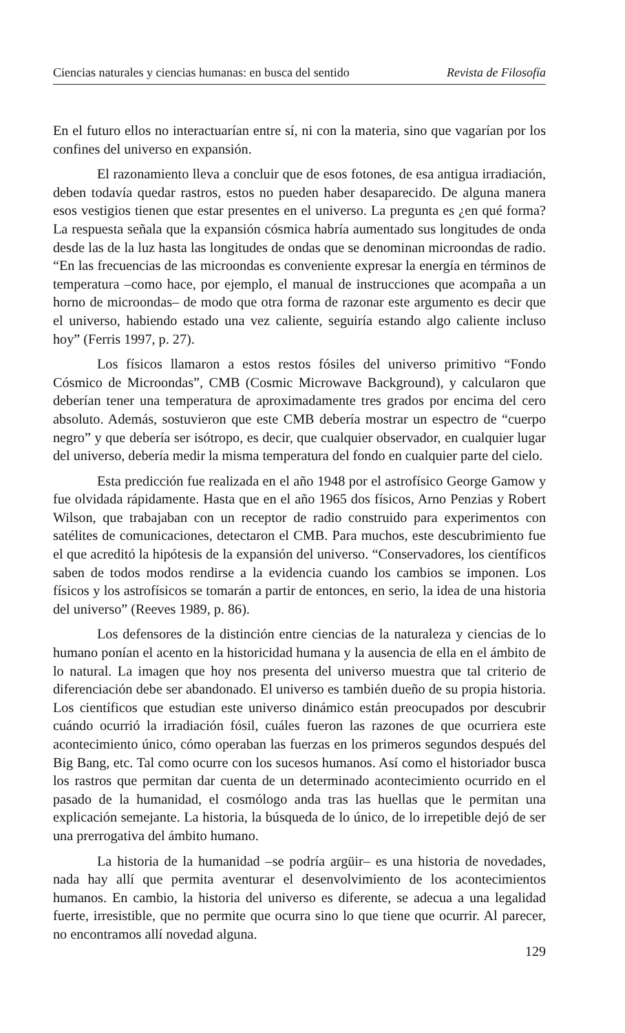Ciencias naturales y ciencias humanas: en busca del sentido Revista de Filosofía
En el futuro ellos no interactuarían entre sí, ni con la materia, sino que vagarían por los confines del universo en expansión.
El razonamiento lleva a concluir que de esos fotones, de esa antigua irradiación, deben todavía quedar rastros, estos no pueden haber desaparecido. De alguna manera esos vestigios tienen que estar presentes en el universo. La pregunta es ¿en qué forma? La respuesta señala que la expansión cósmica habría aumentado sus longitudes de onda desde las de la luz hasta las longitudes de ondas que se denominan microondas de radio. “En las frecuencias de las microondas es conveniente expresar la energía en términos de temperatura –como hace, por ejemplo, el manual de instrucciones que acompaña a un horno de microondas– de modo que otra forma de razonar este argumento es decir que el universo, habiendo estado una vez caliente, seguiría estando algo caliente incluso hoy” (Ferris 1997, p. 27).
Los físicos llamaron a estos restos fósiles del universo primitivo “Fondo Cósmico de Microondas”, CMB (Cosmic Microwave Background), y calcularon que deberían tener una temperatura de aproximadamente tres grados por encima del cero absoluto. Además, sostuvieron que este CMB debería mostrar un espectro de “cuerpo negro” y que debería ser isótropo, es decir, que cualquier observador, en cualquier lugar del universo, debería medir la misma temperatura del fondo en cualquier parte del cielo.
Esta predicción fue realizada en el año 1948 por el astrofísico George Gamow y fue olvidada rápidamente. Hasta que en el año 1965 dos físicos, Arno Penzias y Robert Wilson, que trabajaban con un receptor de radio construido para experimentos con satélites de comunicaciones, detectaron el CMB. Para muchos, este descubrimiento fue el que acreditó la hipótesis de la expansión del universo. “Conservadores, los científicos saben de todos modos rendirse a la evidencia cuando los cambios se imponen. Los físicos y los astrofísicos se tomarán a partir de entonces, en serio, la idea de una historia del universo” (Reeves 1989, p. 86).
Los defensores de la distinción entre ciencias de la naturaleza y ciencias de lo humano ponían el acento en la historicidad humana y la ausencia de ella en el ámbito de lo natural. La imagen que hoy nos presenta del universo muestra que tal criterio de diferenciación debe ser abandonado. El universo es también dueño de su propia historia. Los científicos que estudian este universo dinámico están preocupados por descubrir cuándo ocurrió la irradiación fósil, cuáles fueron las razones de que ocurriera este acontecimiento único, cómo operaban las fuerzas en los primeros segundos después del Big Bang, etc. Tal como ocurre con los sucesos humanos. Así como el historiador busca los rastros que permitan dar cuenta de un determinado acontecimiento ocurrido en el pasado de la humanidad, el cosmólogo anda tras las huellas que le permitan una explicación semejante. La historia, la búsqueda de lo único, de lo irrepetible dejó de ser una prerrogativa del ámbito humano.
La historia de la humanidad –se podría argüir– es una historia de novedades, nada hay allí que permita aventurar el desenvolvimiento de los acontecimientos humanos. En cambio, la historia del universo es diferente, se adecua a una legalidad fuerte, irresistible, que no permite que ocurra sino lo que tiene que ocurrir. Al parecer, no encontramos allí novedad alguna.
129